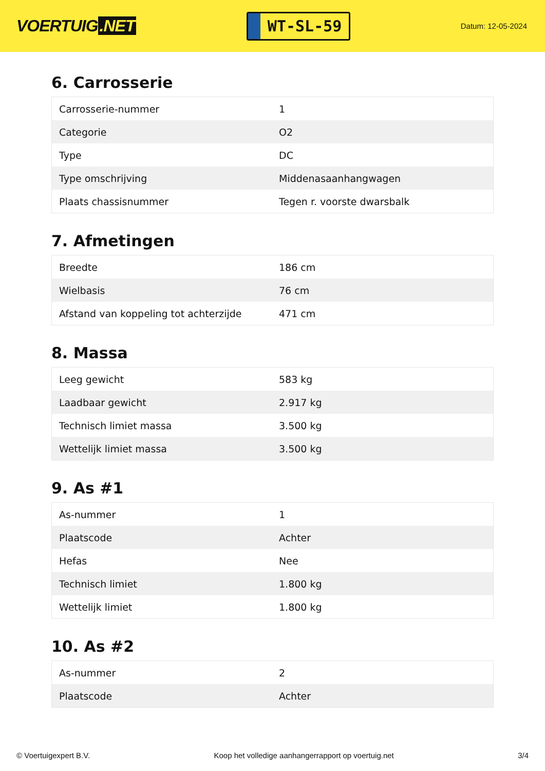VOERTUIG.NET
WT-SL-59
Datum: 12-05-2024
6. Carrosserie
| Carrosserie-nummer | 1 |
| Categorie | O2 |
| Type | DC |
| Type omschrijving | Middenasaanhangwagen |
| Plaats chassisnummer | Tegen r. voorste dwarsbalk |
7. Afmetingen
| Breedte | 186 cm |
| Wielbasis | 76 cm |
| Afstand van koppeling tot achterzijde | 471 cm |
8. Massa
| Leeg gewicht | 583 kg |
| Laadbaar gewicht | 2.917 kg |
| Technisch limiet massa | 3.500 kg |
| Wettelijk limiet massa | 3.500 kg |
9. As #1
| As-nummer | 1 |
| Plaatscode | Achter |
| Hefas | Nee |
| Technisch limiet | 1.800 kg |
| Wettelijk limiet | 1.800 kg |
10. As #2
| As-nummer | 2 |
| Plaatscode | Achter |
© Voertuigexpert B.V. Koop het volledige aanhangerrapport op voertuig.net 3/4